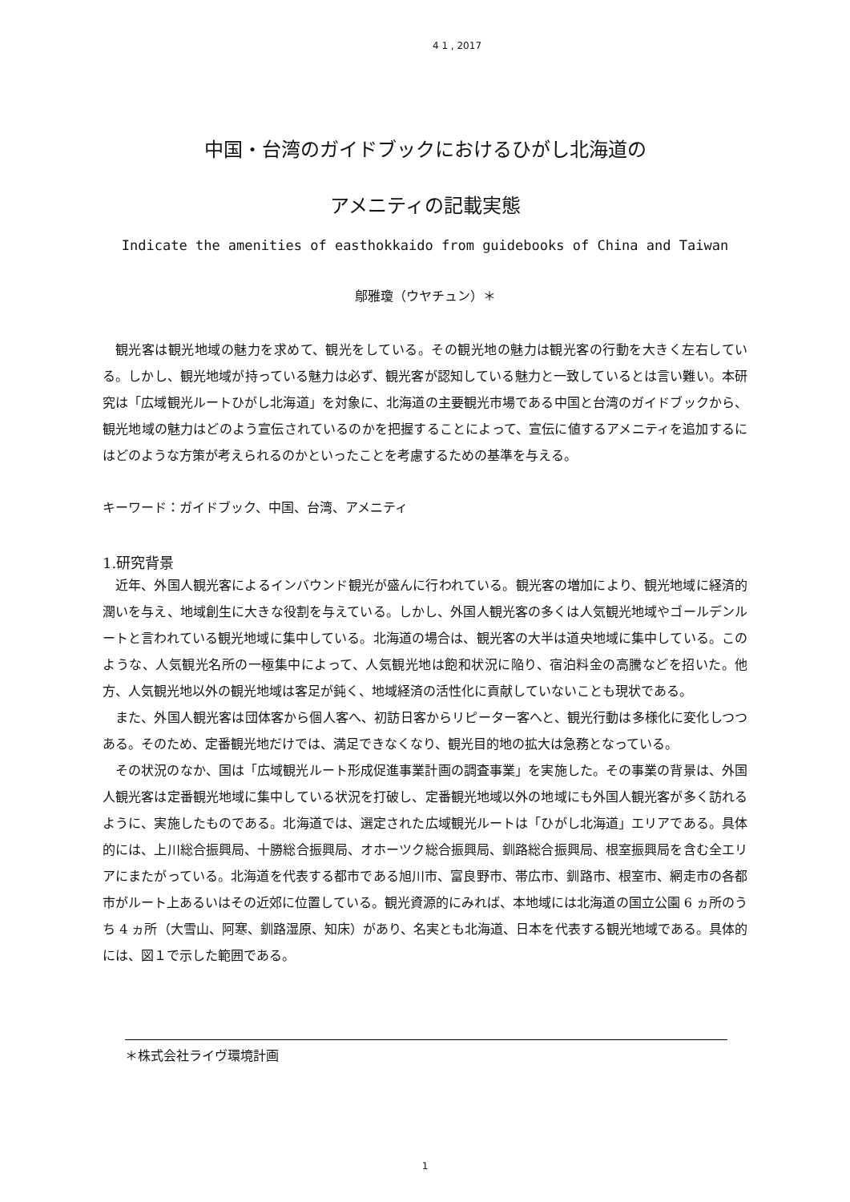4 1 , 2017
中国・台湾のガイドブックにおけるひがし北海道の
アメニティの記載実態
Indicate the amenities of easthokkaido from guidebooks of China and Taiwan
鄔雅瓊（ウヤチュン）＊
観光客は観光地域の魅力を求めて、観光をしている。その観光地の魅力は観光客の行動を大きく左右している。しかし、観光地域が持っている魅力は必ず、観光客が認知している魅力と一致しているとは言い難い。本研究は「広域観光ルートひがし北海道」を対象に、北海道の主要観光市場である中国と台湾のガイドブックから、観光地域の魅力はどのよう宣伝されているのかを把握することによって、宣伝に値するアメニティを追加するにはどのような方策が考えられるのかといったことを考慮するための基準を与える。
キーワード：ガイドブック、中国、台湾、アメニティ
1.研究背景
近年、外国人観光客によるインバウンド観光が盛んに行われている。観光客の増加により、観光地域に経済的潤いを与え、地域創生に大きな役割を与えている。しかし、外国人観光客の多くは人気観光地域やゴールデンルートと言われている観光地域に集中している。北海道の場合は、観光客の大半は道央地域に集中している。このような、人気観光名所の一極集中によって、人気観光地は飽和状況に陥り、宿泊料金の高騰などを招いた。他方、人気観光地以外の観光地域は客足が鈍く、地域経済の活性化に貢献していないことも現状である。
また、外国人観光客は団体客から個人客へ、初訪日客からリピーター客へと、観光行動は多様化に変化しつつある。そのため、定番観光地だけでは、満足できなくなり、観光目的地の拡大は急務となっている。
その状況のなか、国は「広域観光ルート形成促進事業計画の調査事業」を実施した。その事業の背景は、外国人観光客は定番観光地域に集中している状況を打破し、定番観光地域以外の地域にも外国人観光客が多く訪れるように、実施したものである。北海道では、選定された広域観光ルートは「ひがし北海道」エリアである。具体的には、上川総合振興局、十勝総合振興局、オホーツク総合振興局、釧路総合振興局、根室振興局を含む全エリアにまたがっている。北海道を代表する都市である旭川市、富良野市、帯広市、釧路市、根室市、網走市の各都市がルート上あるいはその近郊に位置している。観光資源的にみれば、本地域には北海道の国立公園 6 ヵ所のうち 4 ヵ所（大雪山、阿寒、釧路湿原、知床）があり、名実とも北海道、日本を代表する観光地域である。具体的には、図１で示した範囲である。
＊株式会社ライヴ環境計画
1